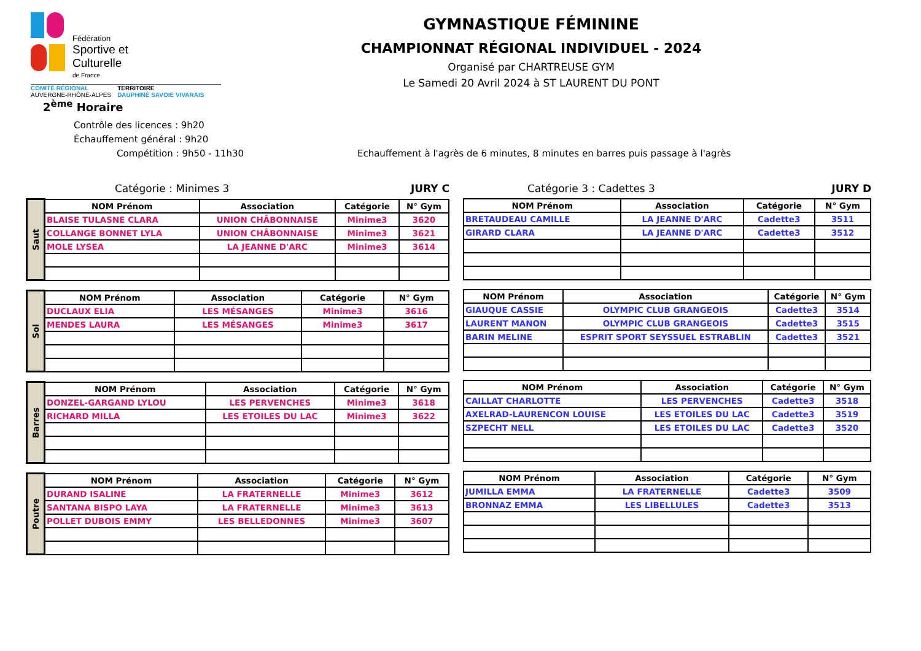Fédération
Sportive et
Culturelle
de France
COMITÉ RÉGIONAL
AUVERGNE-RHÔNE-ALPES
TERRITOIRE
DAUPHINÉ SAVOIE VIVARAIS
GYMNASTIQUE FÉMININE
CHAMPIONNAT RÉGIONAL INDIVIDUEL - 2024
Organisé par CHARTREUSE GYM
Le Samedi 20 Avril 2024 à ST LAURENT DU PONT
2<sup>ème</sup> Horaire
Contrôle des licences : 9h20
Échauffement général : 9h20
Compétition : 9h50 - 11h30 Echauffement à l'agrès de 6 minutes, 8 minutes en barres puis passage à l'agrès
Catégorie : Minimes 3 JURY C
| Saut | NOM Prénom | Association | Catégorie | N° Gym |
| | BLAISE TULASNE CLARA | UNION CHÂBONNAISE | Minime3 | 3620 |
| | COLLANGE BONNET LYLA | UNION CHÂBONNAISE | Minime3 | 3621 |
| | MOLE LYSEA | LA JEANNE D'ARC | Minime3 | 3614 |
| Sol | NOM Prénom | Association | Catégorie | N° Gym |
| | DUCLAUX ELIA | LES MÉSANGES | Minime3 | 3616 |
| | MENDES LAURA | LES MÉSANGES | Minime3 | 3617 |
| Barres | NOM Prénom | Association | Catégorie | N° Gym |
| | DONZEL-GARGAND LYLOU | LES PERVENCHES | Minime3 | 3618 |
| | RICHARD MILLA | LES ETOILES DU LAC | Minime3 | 3622 |
| Poutre | NOM Prénom | Association | Catégorie | N° Gym |
| | DURAND ISALINE | LA FRATERNELLE | Minime3 | 3612 |
| | SANTANA BISPO LAYA | LA FRATERNELLE | Minime3 | 3613 |
| | POLLET DUBOIS EMMY | LES BELLEDONNES | Minime3 | 3607 |
Catégorie 3 : Cadettes 3 JURY D
| NOM Prénom | Association | Catégorie | N° Gym |
| --- | --- | --- | --- |
| BRETAUDEAU CAMILLE | LA JEANNE D'ARC | Cadette3 | 3511 |
| GIRARD CLARA | LA JEANNE D'ARC | Cadette3 | 3512 |
| NOM Prénom | Association | Catégorie | N° Gym |
| --- | --- | --- | --- |
| GIAUQUE CASSIE | OLYMPIC CLUB GRANGEOIS | Cadette3 | 3514 |
| LAURENT MANON | OLYMPIC CLUB GRANGEOIS | Cadette3 | 3515 |
| BARIN MELINE | ESPRIT SPORT SEYSSUEL ESTRABLIN | Cadette3 | 3521 |
| NOM Prénom | Association | Catégorie | N° Gym |
| --- | --- | --- | --- |
| CAILLAT CHARLOTTE | LES PERVENCHES | Cadette3 | 3518 |
| AXELRAD-LAURENCON LOUISE | LES ETOILES DU LAC | Cadette3 | 3519 |
| SZPECHT NELL | LES ETOILES DU LAC | Cadette3 | 3520 |
| NOM Prénom | Association | Catégorie | N° Gym |
| --- | --- | --- | --- |
| JUMILLA EMMA | LA FRATERNELLE | Cadette3 | 3509 |
| BRONNAZ EMMA | LES LIBELLULES | Cadette3 | 3513 |